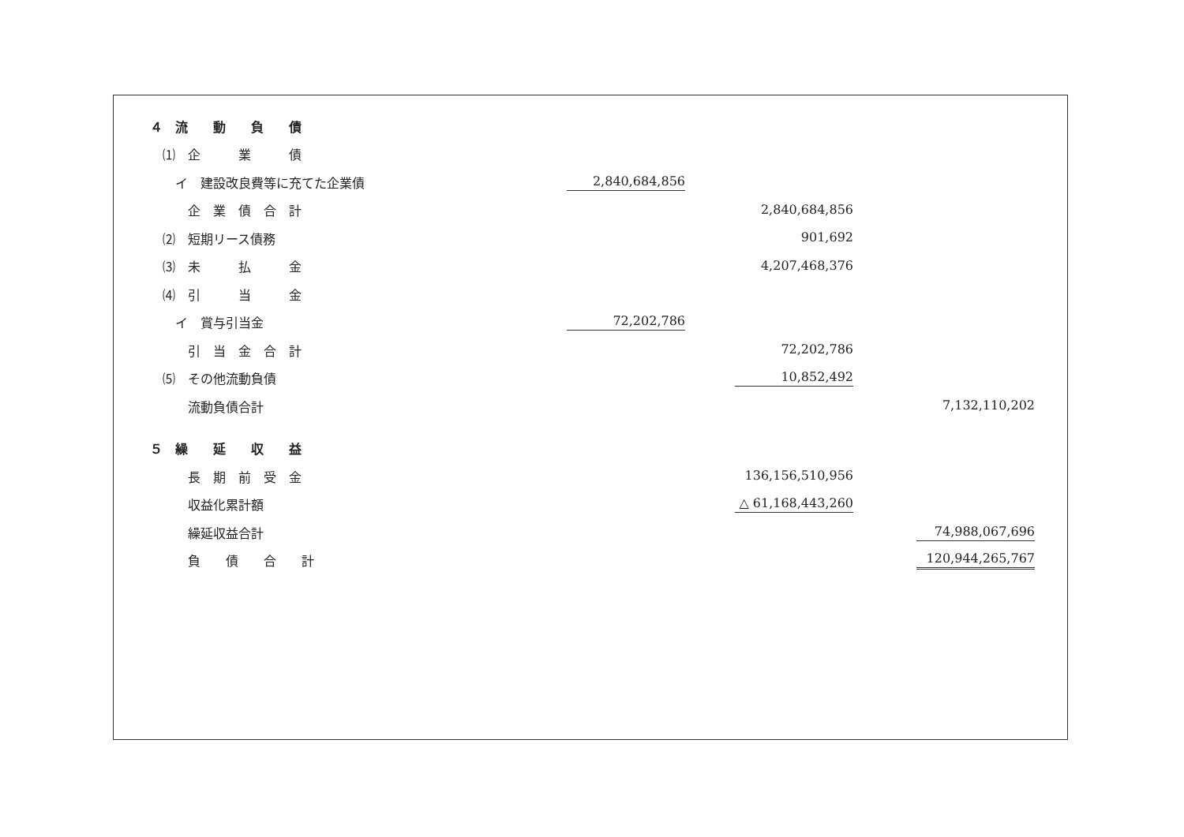| ４ 流 動 負 債 | | | |
| ⑴ 企 業 債 | | | |
| イ 建設改良費等に充てた企業債 | 2,840,684,856 | | |
| 企 業 債 合 計 | | 2,840,684,856 | |
| ⑵ 短期リース債務 | | 901,692 | |
| ⑶ 未 払 金 | | 4,207,468,376 | |
| ⑷ 引 当 金 | | | |
| イ 賞与引当金 | 72,202,786 | | |
| 引 当 金 合 計 | | 72,202,786 | |
| ⑸ その他流動負債 | | 10,852,492 | |
| 流動負債合計 | | | 7,132,110,202 |
| ５ 繰 延 収 益 | | | |
| 長 期 前 受 金 | | 136,156,510,956 | |
| 収益化累計額 | | △ 61,168,443,260 | |
| 繰延収益合計 | | | 74,988,067,696 |
| 負 債 合 計 | | | 120,944,265,767 |